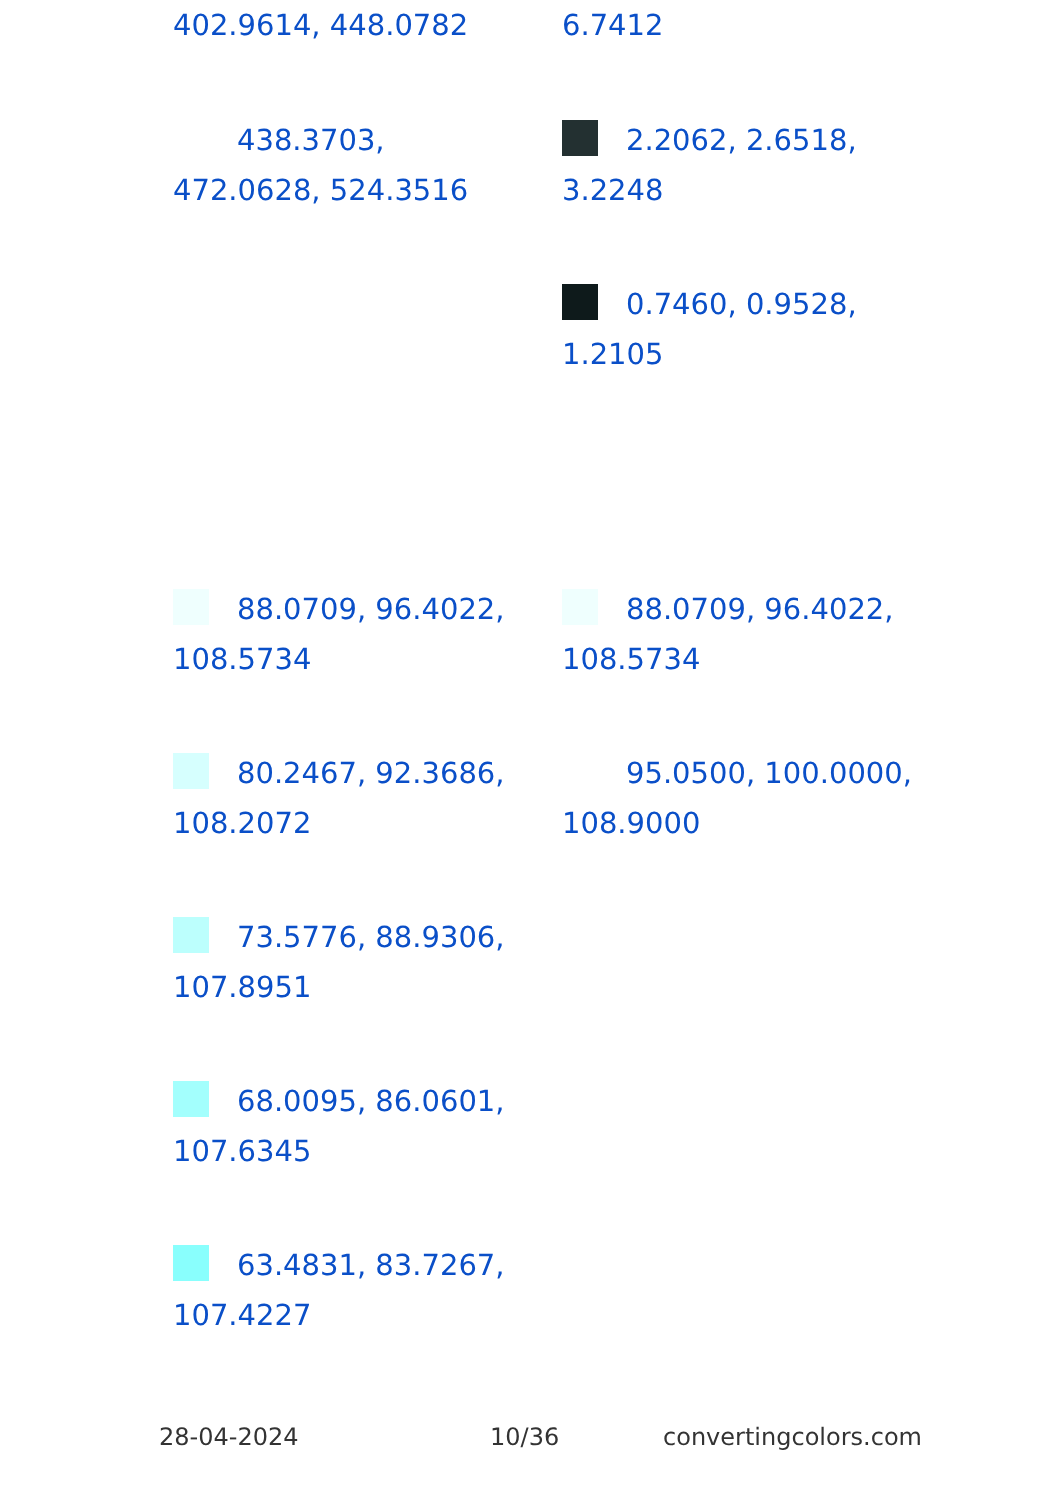402.9614, 448.0782 6.7412
438.3703, 472.0628, 524.3516
2.2062, 2.6518, 3.2248
0.7460, 0.9528, 1.2105
88.0709, 96.4022, 108.5734
88.0709, 96.4022, 108.5734
80.2467, 92.3686, 108.2072
95.0500, 100.0000, 108.9000
73.5776, 88.9306, 107.8951
68.0095, 86.0601, 107.6345
63.4831, 83.7267, 107.4227
28-04-2024 10/36 convertingcolors.com